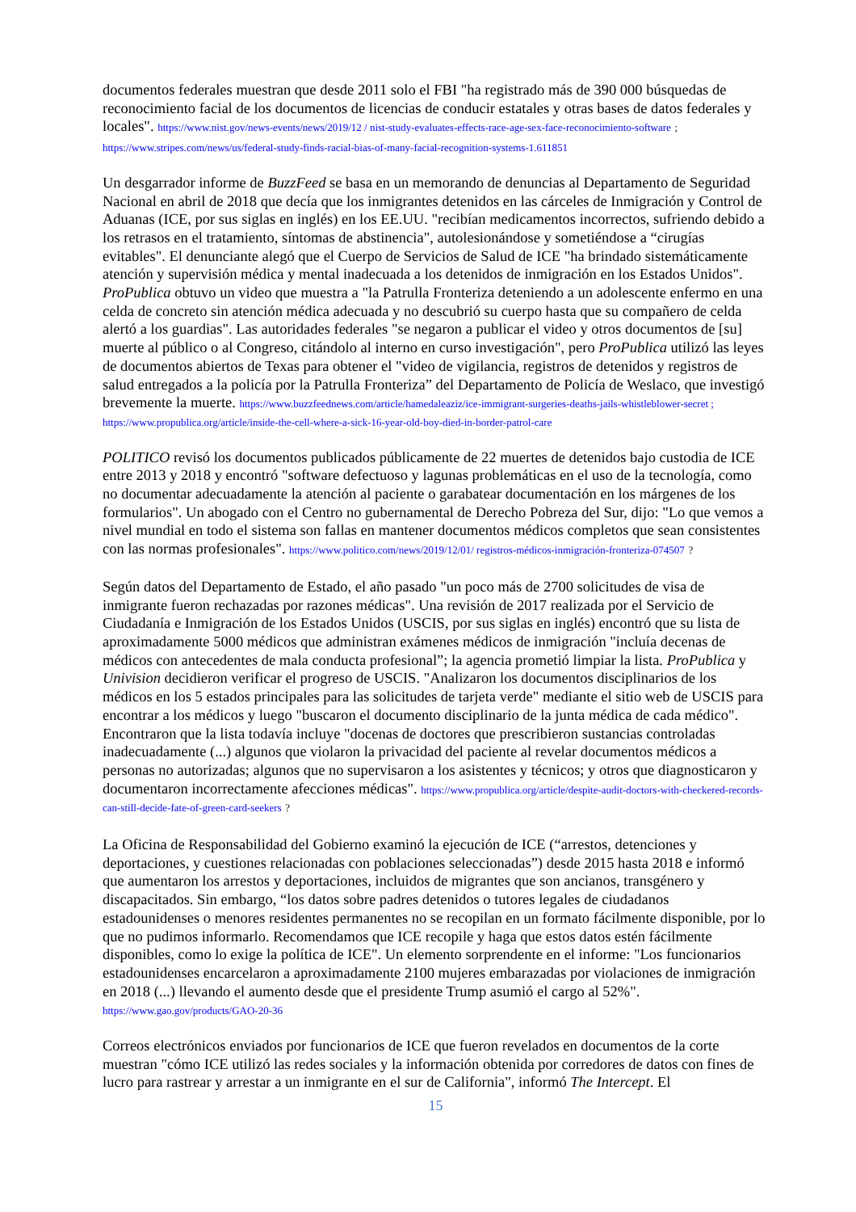documentos federales muestran que desde 2011 solo el FBI "ha registrado más de 390 000 búsquedas de reconocimiento facial de los documentos de licencias de conducir estatales y otras bases de datos federales y locales". https://www.nist.gov/news-events/news/2019/12 / nist-study-evaluates-effects-race-age-sex-face-reconocimiento-software ; https://www.stripes.com/news/us/federal-study-finds-racial-bias-of-many-facial-recognition-systems-1.611851
Un desgarrador informe de BuzzFeed se basa en un memorando de denuncias al Departamento de Seguridad Nacional en abril de 2018 que decía que los inmigrantes detenidos en las cárceles de Inmigración y Control de Aduanas (ICE, por sus siglas en inglés) en los EE.UU. "recibían medicamentos incorrectos, sufriendo debido a los retrasos en el tratamiento, síntomas de abstinencia", autolesionándose y sometiéndose a “cirugías evitables". El denunciante alegó que el Cuerpo de Servicios de Salud de ICE "ha brindado sistemáticamente atención y supervisión médica y mental inadecuada a los detenidos de inmigración en los Estados Unidos". ProPublica obtuvo un video que muestra a "la Patrulla Fronteriza deteniendo a un adolescente enfermo en una celda de concreto sin atención médica adecuada y no descubrió su cuerpo hasta que su compañero de celda alertó a los guardias". Las autoridades federales "se negaron a publicar el video y otros documentos de [su] muerte al público o al Congreso, citándolo al interno en curso investigación", pero ProPublica utilizó las leyes de documentos abiertos de Texas para obtener el "video de vigilancia, registros de detenidos y registros de salud entregados a la policía por la Patrulla Fronteriza” del Departamento de Policía de Weslaco, que investigó brevemente la muerte. https://www.buzzfeednews.com/article/hamedaleaziz/ice-immigrant-surgeries-deaths-jails-whistleblower-secret ; https://www.propublica.org/article/inside-the-cell-where-a-sick-16-year-old-boy-died-in-border-patrol-care
POLITICO revisó los documentos publicados públicamente de 22 muertes de detenidos bajo custodia de ICE entre 2013 y 2018 y encontró "software defectuoso y lagunas problemáticas en el uso de la tecnología, como no documentar adecuadamente la atención al paciente o garabatear documentación en los márgenes de los formularios". Un abogado con el Centro no gubernamental de Derecho Pobreza del Sur, dijo: "Lo que vemos a nivel mundial en todo el sistema son fallas en mantener documentos médicos completos que sean consistentes con las normas profesionales". https://www.politico.com/news/2019/12/01/ registros-médicos-inmigración-fronteriza-074507 ?
Según datos del Departamento de Estado, el año pasado "un poco más de 2700 solicitudes de visa de inmigrante fueron rechazadas por razones médicas". Una revisión de 2017 realizada por el Servicio de Ciudadanía e Inmigración de los Estados Unidos (USCIS, por sus siglas en inglés) encontró que su lista de aproximadamente 5000 médicos que administran exámenes médicos de inmigración "incluía decenas de médicos con antecedentes de mala conducta profesional”; la agencia prometió limpiar la lista. ProPublica y Univision decidieron verificar el progreso de USCIS. "Analizaron los documentos disciplinarios de los médicos en los 5 estados principales para las solicitudes de tarjeta verde" mediante el sitio web de USCIS para encontrar a los médicos y luego "buscaron el documento disciplinario de la junta médica de cada médico". Encontraron que la lista todavía incluye "docenas de doctores que prescribieron sustancias controladas inadecuadamente (...) algunos que violaron la privacidad del paciente al revelar documentos médicos a personas no autorizadas; algunos que no supervisaron a los asistentes y técnicos; y otros que diagnosticaron y documentaron incorrectamente afecciones médicas". https://www.propublica.org/article/despite-audit-doctors-with-checkered-records-can-still-decide-fate-of-green-card-seekers ?
La Oficina de Responsabilidad del Gobierno examinó la ejecución de ICE (“arrestos, detenciones y deportaciones, y cuestiones relacionadas con poblaciones seleccionadas”) desde 2015 hasta 2018 e informó que aumentaron los arrestos y deportaciones, incluidos de migrantes que son ancianos, transgénero y discapacitados. Sin embargo, “los datos sobre padres detenidos o tutores legales de ciudadanos estadounidenses o menores residentes permanentes no se recopilan en un formato fácilmente disponible, por lo que no pudimos informarlo. Recomendamos que ICE recopile y haga que estos datos estén fácilmente disponibles, como lo exige la política de ICE". Un elemento sorprendente en el informe: "Los funcionarios estadounidenses encarcelaron a aproximadamente 2100 mujeres embarazadas por violaciones de inmigración en 2018 (...) llevando el aumento desde que el presidente Trump asumió el cargo al 52%". https://www.gao.gov/products/GAO-20-36
Correos electrónicos enviados por funcionarios de ICE que fueron revelados en documentos de la corte muestran "cómo ICE utilizó las redes sociales y la información obtenida por corredores de datos con fines de lucro para rastrear y arrestar a un inmigrante en el sur de California", informó The Intercept. El
15